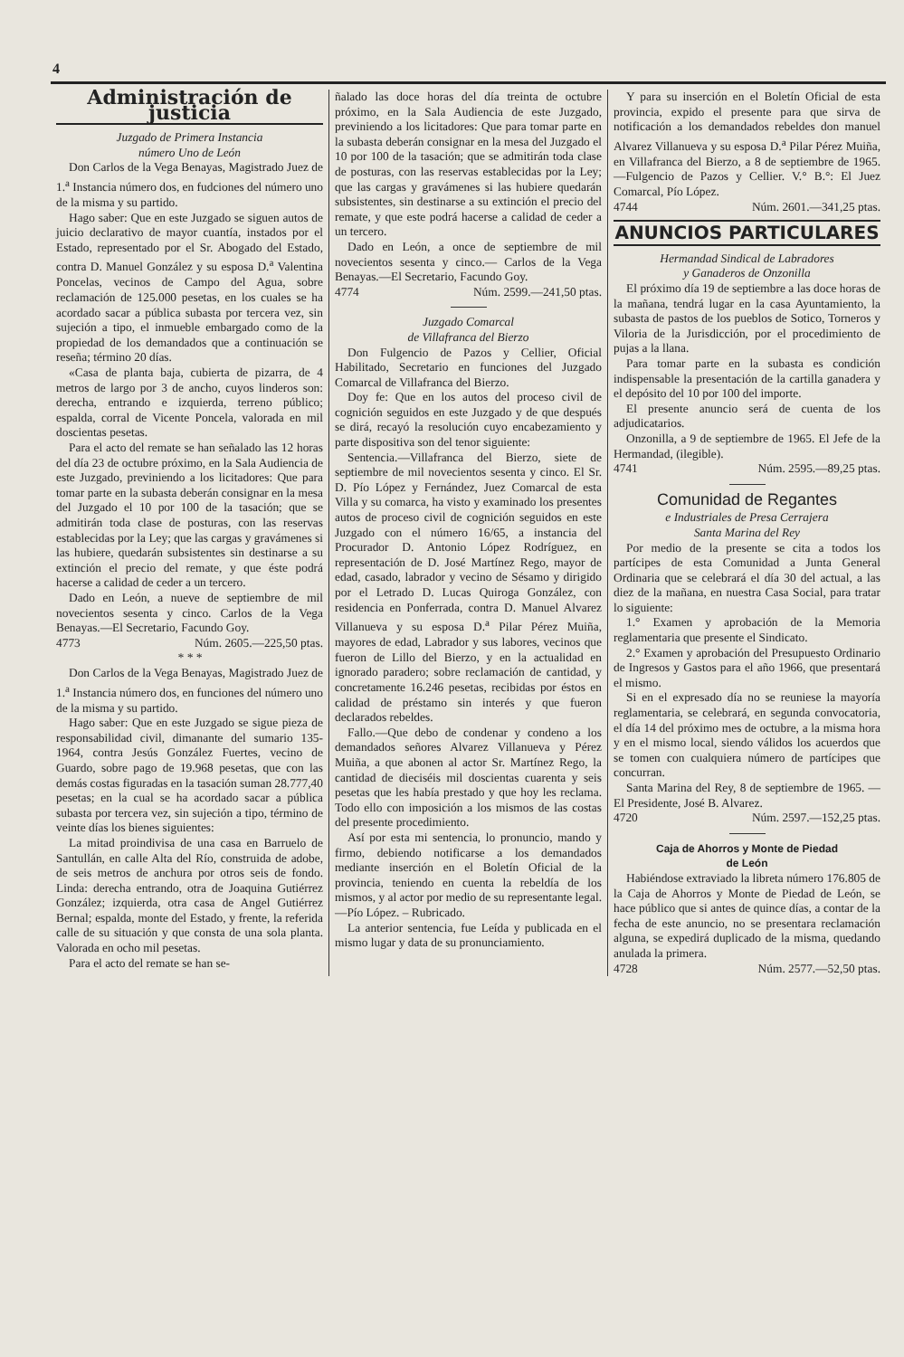4
Administración de justicia
Juzgado de Primera Instancia
número Uno de León
Don Carlos de la Vega Benayas, Magistrado Juez de 1.<sup>a</sup> Instancia número dos, en fudciones del número uno de la misma y su partido.
Hago saber: Que en este Juzgado se siguen autos de juicio declarativo de mayor cuantía, instados por el Estado, representado por el Sr. Abogado del Estado, contra D. Manuel González y su esposa D.<sup>a</sup> Valentina Poncelas, vecinos de Campo del Agua, sobre reclamación de 125.000 pesetas, en los cuales se ha acordado sacar a pública subasta por tercera vez, sin sujeción a tipo, el inmueble embargado como de la propiedad de los demandados que a continuación se reseña; término 20 días.
«Casa de planta baja, cubierta de pizarra, de 4 metros de largo por 3 de ancho, cuyos linderos son: derecha, entrando e izquierda, terreno público; espalda, corral de Vicente Poncela, valorada en mil doscientas pesetas.
Para el acto del remate se han señalado las 12 horas del día 23 de octubre próximo, en la Sala Audiencia de este Juzgado, previniendo a los licitadores: Que para tomar parte en la subasta deberán consignar en la mesa del Juzgado el 10 por 100 de la tasación; que se admitirán toda clase de posturas, con las reservas establecidas por la Ley; que las cargas y gravámenes si las hubiere, quedarán subsistentes sin destinarse a su extinción el precio del remate, y que éste podrá hacerse a calidad de ceder a un tercero.
Dado en León, a nueve de septiembre de mil novecientos sesenta y cinco. Carlos de la Vega Benayas.—El Secretario, Facundo Goy.
4773 Núm. 2605.—225,50 ptas.
* * *
Don Carlos de la Vega Benayas, Magistrado Juez de 1.<sup>a</sup> Instancia número dos, en funciones del número uno de la misma y su partido.
Hago saber: Que en este Juzgado se sigue pieza de responsabilidad civil, dimanante del sumario 135-1964, contra Jesús González Fuertes, vecino de Guardo, sobre pago de 19.968 pesetas, que con las demás costas figuradas en la tasación suman 28.777,40 pesetas; en la cual se ha acordado sacar a pública subasta por tercera vez, sin sujeción a tipo, término de veinte días los bienes siguientes:
La mitad proindivisa de una casa en Barruelo de Santullán, en calle Alta del Río, construida de adobe, de seis metros de anchura por otros seis de fondo. Linda: derecha entrando, otra de Joaquina Gutiérrez González; izquierda, otra casa de Angel Gutiérrez Bernal; espalda, monte del Estado, y frente, la referida calle de su situación y que consta de una sola planta. Valorada en ocho mil pesetas.
Para el acto del remate se han se-
ñalado las doce horas del día treinta de octubre próximo, en la Sala Audiencia de este Juzgado, previniendo a los licitadores: Que para tomar parte en la subasta deberán consignar en la mesa del Juzgado el 10 por 100 de la tasación; que se admitirán toda clase de posturas, con las reservas establecidas por la Ley; que las cargas y gravámenes si las hubiere quedarán subsistentes, sin destinarse a su extinción el precio del remate, y que este podrá hacerse a calidad de ceder a un tercero.
Dado en León, a once de septiembre de mil novecientos sesenta y cinco.— Carlos de la Vega Benayas.—El Secretario, Facundo Goy.
4774 Núm. 2599.—241,50 ptas.
Juzgado Comarcal
de Villafranca del Bierzo
Don Fulgencio de Pazos y Cellier, Oficial Habilitado, Secretario en funciones del Juzgado Comarcal de Villafranca del Bierzo.
Doy fe: Que en los autos del proceso civil de cognición seguidos en este Juzgado y de que después se dirá, recayó la resolución cuyo encabezamiento y parte dispositiva son del tenor siguiente:
Sentencia.—Villafranca del Bierzo, siete de septiembre de mil novecientos sesenta y cinco. El Sr. D. Pío López y Fernández, Juez Comarcal de esta Villa y su comarca, ha visto y examinado los presentes autos de proceso civil de cognición seguidos en este Juzgado con el número 16/65, a instancia del Procurador D. Antonio López Rodríguez, en representación de D. José Martínez Rego, mayor de edad, casado, labrador y vecino de Sésamo y dirigido por el Letrado D. Lucas Quiroga González, con residencia en Ponferrada, contra D. Manuel Alvarez Villanueva y su esposa D.<sup>a</sup> Pilar Pérez Muiña, mayores de edad, Labrador y sus labores, vecinos que fueron de Lillo del Bierzo, y en la actualidad en ignorado paradero; sobre reclamación de cantidad, y concretamente 16.246 pesetas, recibidas por éstos en calidad de préstamo sin interés y que fueron declarados rebeldes.
Fallo.—Que debo de condenar y condeno a los demandados señores Alvarez Villanueva y Pérez Muiña, a que abonen al actor Sr. Martínez Rego, la cantidad de dieciséis mil doscientas cuarenta y seis pesetas que les había prestado y que hoy les reclama. Todo ello con imposición a los mismos de las costas del presente procedimiento.
Así por esta mi sentencia, lo pronuncio, mando y firmo, debiendo notificarse a los demandados mediante inserción en el Boletín Oficial de la provincia, teniendo en cuenta la rebeldía de los mismos, y al actor por medio de su representante legal. —Pío López. – Rubricado.
La anterior sentencia, fue Leída y publicada en el mismo lugar y data de su pronunciamiento.
Y para su inserción en el Boletín Oficial de esta provincia, expido el presente para que sirva de notificación a los demandados rebeldes don manuel Alvarez Villanueva y su esposa D.<sup>a</sup> Pilar Pérez Muiña, en Villafranca del Bierzo, a 8 de septiembre de 1965.—Fulgencio de Pazos y Cellier. V.° B.°: El Juez Comarcal, Pío López.
4744 Núm. 2601.—341,25 ptas.
ANUNCIOS PARTICULARES
Hermandad Sindical de Labradores
y Ganaderos de Onzonilla
El próximo día 19 de septiembre a las doce horas de la mañana, tendrá lugar en la casa Ayuntamiento, la subasta de pastos de los pueblos de Sotico, Torneros y Viloria de la Jurisdicción, por el procedimiento de pujas a la llana.
Para tomar parte en la subasta es condición indispensable la presentación de la cartilla ganadera y el depósito del 10 por 100 del importe.
El presente anuncio será de cuenta de los adjudicatarios.
Onzonilla, a 9 de septiembre de 1965. El Jefe de la Hermandad, (ilegible).
4741 Núm. 2595.—89,25 ptas.
Comunidad de Regantes
e Industriales de Presa Cerrajera
Santa Marina del Rey
Por medio de la presente se cita a todos los partícipes de esta Comunidad a Junta General Ordinaria que se celebrará el día 30 del actual, a las diez de la mañana, en nuestra Casa Social, para tratar lo siguiente:
1.° Examen y aprobación de la Memoria reglamentaria que presente el Sindicato.
2.° Examen y aprobación del Presupuesto Ordinario de Ingresos y Gastos para el año 1966, que presentará el mismo.
Si en el expresado día no se reuniese la mayoría reglamentaria, se celebrará, en segunda convocatoria, el día 14 del próximo mes de octubre, a la misma hora y en el mismo local, siendo válidos los acuerdos que se tomen con cualquiera número de partícipes que concurran.
Santa Marina del Rey, 8 de septiembre de 1965. — El Presidente, José B. Alvarez.
4720 Núm. 2597.—152,25 ptas.
Caja de Ahorros y Monte de Piedad
de León
Habiéndose extraviado la libreta número 176.805 de la Caja de Ahorros y Monte de Piedad de León, se hace público que si antes de quince días, a contar de la fecha de este anuncio, no se presentara reclamación alguna, se expedirá duplicado de la misma, quedando anulada la primera.
4728 Núm. 2577.—52,50 ptas.